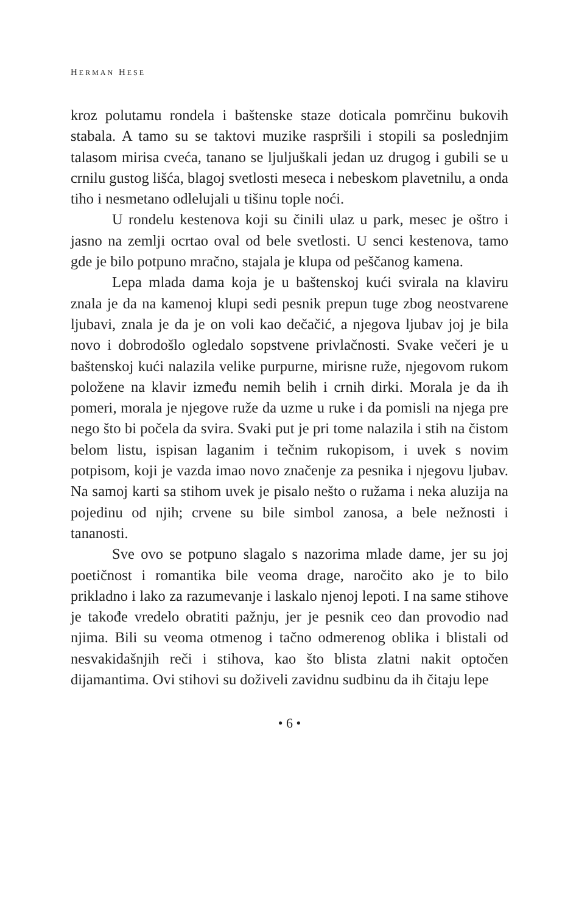HERMAN HESE
kroz polutamu rondela i baštenske staze doticala pomrčinu bukovih stabala. A tamo su se taktovi muzike raspršili i stopili sa poslednjim talasom mirisa cveća, tanano se ljuljuškali jedan uz drugog i gubili se u crnilu gustog lišća, blagoj svetlosti meseca i nebeskom plavetnilu, a onda tiho i nesmetano odlelujali u tišinu tople noći.
U rondelu kestenova koji su činili ulaz u park, mesec je oštro i jasno na zemlji ocrtao oval od bele svetlosti. U senci kestenova, tamo gde je bilo potpuno mračno, stajala je klupa od peščanog kamena.
Lepa mlada dama koja je u baštenskoj kući svirala na klaviru znala je da na kamenoj klupi sedi pesnik prepun tuge zbog neostvarene ljubavi, znala je da je on voli kao dečačić, a njegova ljubav joj je bila novo i dobrodošlo ogledalo sopstvene privlačnosti. Svake večeri je u baštenskoj kući nalazila velike purpurne, mirisne ruže, njegovom rukom položene na klavir između nemih belih i crnih dirki. Morala je da ih pomeri, morala je njegove ruže da uzme u ruke i da pomisli na njega pre nego što bi počela da svira. Svaki put je pri tome nalazila i stih na čistom belom listu, ispisan laganim i tečnim rukopisom, i uvek s novim potpisom, koji je vazda imao novo značenje za pesnika i njegovu ljubav. Na samoj karti sa stihom uvek je pisalo nešto o ružama i neka aluzija na pojedinu od njih; crvene su bile simbol zanosa, a bele nežnosti i tananosti.
Sve ovo se potpuno slagalo s nazorima mlade dame, jer su joj poetičnost i romantika bile veoma drage, naročito ako je to bilo prikladno i lako za razumevanje i laskalo njenoj lepoti. I na same stihove je takođe vredelo obratiti pažnju, jer je pesnik ceo dan provodio nad njima. Bili su veoma otmenog i tačno odmerenog oblika i blistali od nesvakidašnjih reči i stihova, kao što blista zlatni nakit optočen dijamantima. Ovi stihovi su doživeli zavidnu sudbinu da ih čitaju lepe
• 6 •